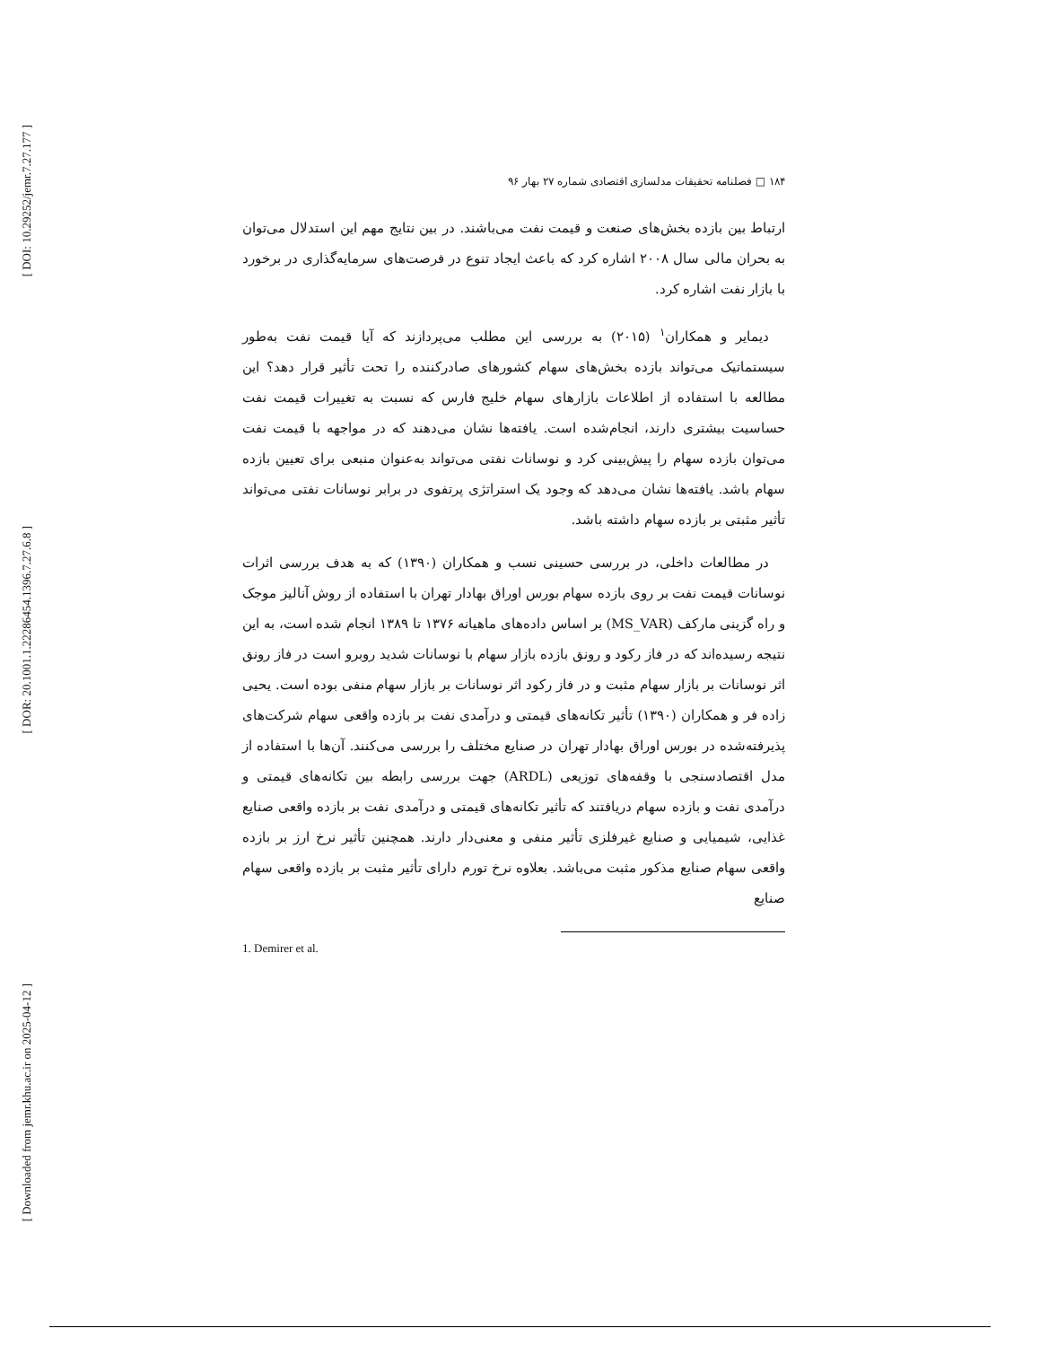[ DOI: 10.29252/jemr.7.27.177 ]
[ DOR: 20.1001.1.22286454.1396.7.27.6.8 ]
[ Downloaded from jemr.khu.ac.ir on 2025-04-12 ]
۱۸۴ □ فصلنامه تحقیقات مدلسازی اقتصادی شماره ۲۷ بهار ۹۶
ارتباط بین بازده بخش‌های صنعت و قیمت نفت می‌باشند. در بین نتایج مهم این استدلال می‌توان به بحران مالی سال ۲۰۰۸ اشاره کرد که باعث ایجاد تنوع در فرصت‌های سرمایه‌گذاری در برخورد با بازار نفت اشاره کرد.
دیمایر و همکاران<sup>۱</sup> (۲۰۱۵) به بررسی این مطلب می‌پردازند که آیا قیمت نفت به‌طور سیستماتیک می‌تواند بازده بخش‌های سهام کشورهای صادرکننده را تحت تأثیر قرار دهد؟ این مطالعه با استفاده از اطلاعات بازارهای سهام خلیج فارس که نسبت به تغییرات قیمت نفت حساسیت بیشتری دارند، انجام‌شده است. یافته‌ها نشان می‌دهند که در مواجهه با قیمت نفت می‌توان بازده سهام را پیش‌بینی کرد و نوسانات نفتی می‌تواند به‌عنوان منبعی برای تعیین بازده سهام باشد. یافته‌ها نشان می‌دهد که وجود یک استراتژی پرتفوی در برابر نوسانات نفتی می‌تواند تأثیر مثبتی بر بازده سهام داشته باشد.
در مطالعات داخلی، در بررسی حسینی نسب و همکاران (۱۳۹۰) که به هدف بررسی اثرات نوسانات قیمت نفت بر روی بازده سهام بورس اوراق بهادار تهران با استفاده از روش آنالیز موجک و راه گزینی مارکف (MS_VAR) بر اساس داده‌های ماهیانه ۱۳۷۶ تا ۱۳۸۹ انجام شده است، به این نتیجه رسیده‌اند که در فاز رکود و رونق بازده بازار سهام با نوسانات شدید روبرو است در فاز رونق اثر نوسانات بر بازار سهام مثبت و در فاز رکود اثر نوسانات بر بازار سهام منفی بوده است. یحیی زاده فر و همکاران (۱۳۹۰) تأثیر تکانه‌های قیمتی و درآمدی نفت بر بازده واقعی سهام شرکت‌های پذیرفته‌شده در بورس اوراق بهادار تهران در صنایع مختلف را بررسی می‌کنند. آن‌ها با استفاده از مدل اقتصادسنجی با وقفه‌های توزیعی (ARDL) جهت بررسی رابطه بین تکانه‌های قیمتی و درآمدی نفت و بازده سهام دریافتند که تأثیر تکانه‌های قیمتی و درآمدی نفت بر بازده واقعی صنایع غذایی، شیمیایی و صنایع غیرفلزی تأثیر منفی و معنی‌دار دارند. همچنین تأثیر نرخ ارز بر بازده واقعی سهام صنایع مذکور مثبت می‌باشد. بعلاوه نرخ تورم دارای تأثیر مثبت بر بازده واقعی سهام صنایع
1. Demirer et al.